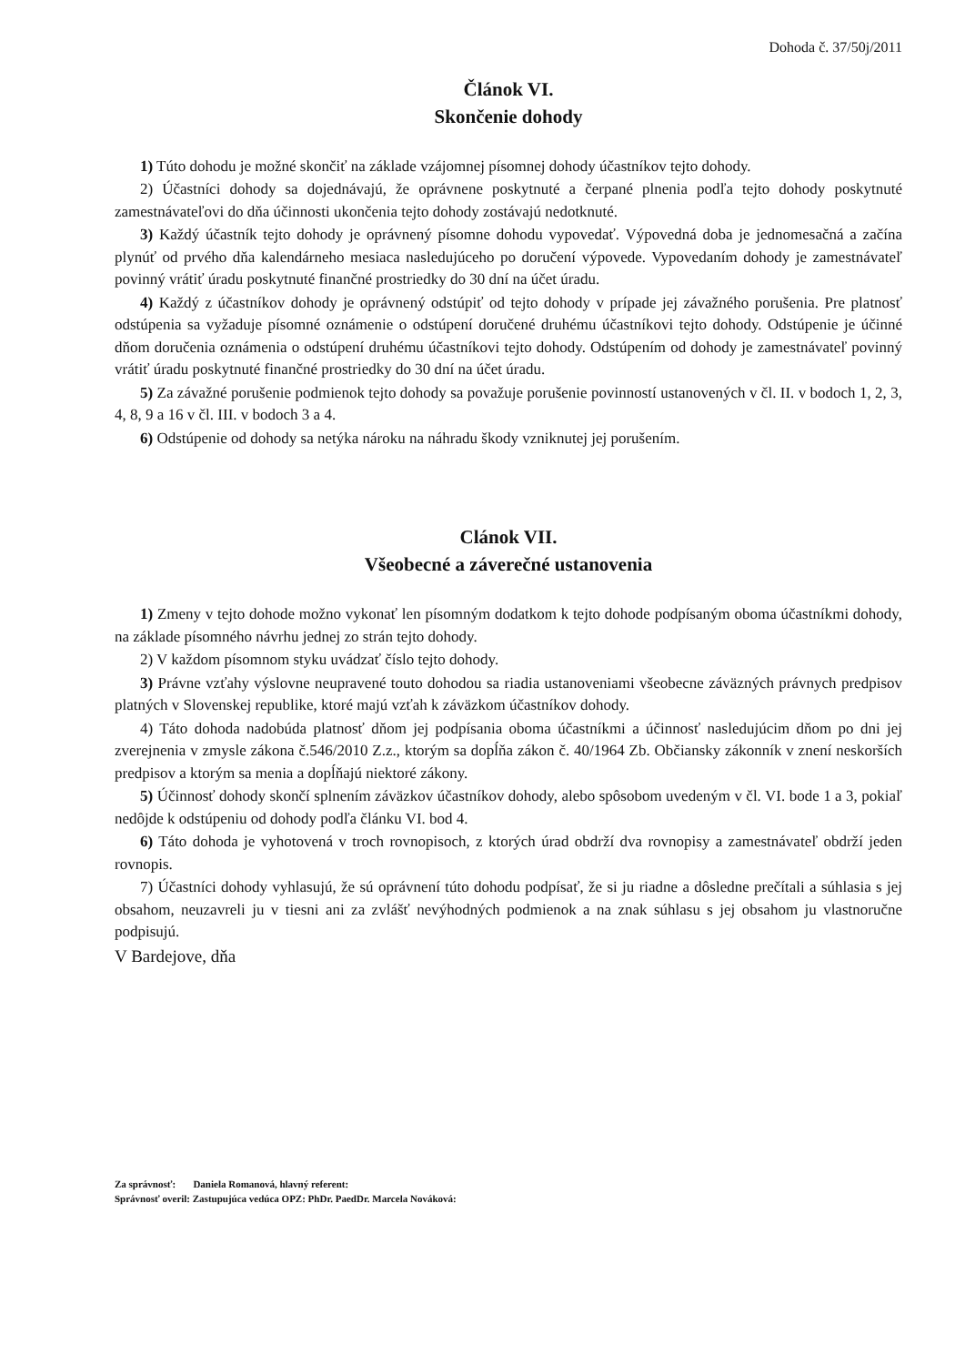Dohoda č. 37/50j/2011
Článok VI.
Skončenie dohody
1) Túto dohodu je možné skončiť na základe vzájomnej písomnej dohody účastníkov tejto dohody.
2) Účastníci dohody sa dojednávajú, že oprávnene poskytnuté a čerpané plnenia podľa tejto dohody poskytnuté zamestnávateľovi do dňa účinnosti ukončenia tejto dohody zostávajú nedotknuté.
3) Každý účastník tejto dohody je oprávnený písomne dohodu vypovedať. Výpovedná doba je jednomesačná a začína plynúť od prvého dňa kalendárneho mesiaca nasledujúceho po doručení výpovede. Vypovedaním dohody je zamestnávateľ povinný vrátiť úradu poskytnuté finančné prostriedky do 30 dní na účet úradu.
4) Každý z účastníkov dohody je oprávnený odstúpiť od tejto dohody v prípade jej závažného porušenia. Pre platnosť odstúpenia sa vyžaduje písomné oznámenie o odstúpení doručené druhému účastníkovi tejto dohody. Odstúpenie je účinné dňom doručenia oznámenia o odstúpení druhému účastníkovi tejto dohody. Odstúpením od dohody je zamestnávateľ povinný vrátiť úradu poskytnuté finančné prostriedky do 30 dní na účet úradu.
5) Za závažné porušenie podmienok tejto dohody sa považuje porušenie povinností ustanovených v čl. II. v bodoch 1, 2, 3, 4, 8, 9 a 16 v čl. III. v bodoch 3 a 4.
6) Odstúpenie od dohody sa netýka nároku na náhradu škody vzniknutej jej porušením.
Clánok VII.
Všeobecné a záverečné ustanovenia
1) Zmeny v tejto dohode možno vykonať len písomným dodatkom k tejto dohode podpísaným oboma účastníkmi dohody, na základe písomného návrhu jednej zo strán tejto dohody.
2) V každom písomnom styku uvádzať číslo tejto dohody.
3) Právne vzťahy výslovne neupravené touto dohodou sa riadia ustanoveniami všeobecne záväzných právnych predpisov platných v Slovenskej republike, ktoré majú vzťah k záväzkom účastníkov dohody.
4) Táto dohoda nadobúda platnosť dňom jej podpísania oboma účastníkmi a účinnosť nasledujúcim dňom po dni jej zverejnenia v zmysle zákona č.546/2010 Z.z., ktorým sa dopĺňa zákon č. 40/1964 Zb. Občiansky zákonník v znení neskorších predpisov a ktorým sa menia a dopĺňajú niektoré zákony.
5) Účinnosť dohody skončí splnením záväzkov účastníkov dohody, alebo spôsobom uvedeným v čl. VI. bode 1 a 3, pokiaľ nedôjde k odstúpeniu od dohody podľa článku VI. bod 4.
6) Táto dohoda je vyhotovená v troch rovnopisoch, z ktorých úrad obdrží dva rovnopisy a zamestnávateľ obdrží jeden rovnopis.
7) Účastníci dohody vyhlasujú, že sú oprávnení túto dohodu podpísať, že si ju riadne a dôsledne prečítali a súhlasia s jej obsahom, neuzavreli ju v tiesni ani za zvlášť nevýhodných podmienok a na znak súhlasu s jej obsahom ju vlastnoručne podpisujú.
V Bardejove, dňa
Za správnosť: Daniela Romanová, hlavný referent:
Správnosť overil: Zastupujúca vedúca OPZ: PhDr. PaedDr. Marcela Nováková: